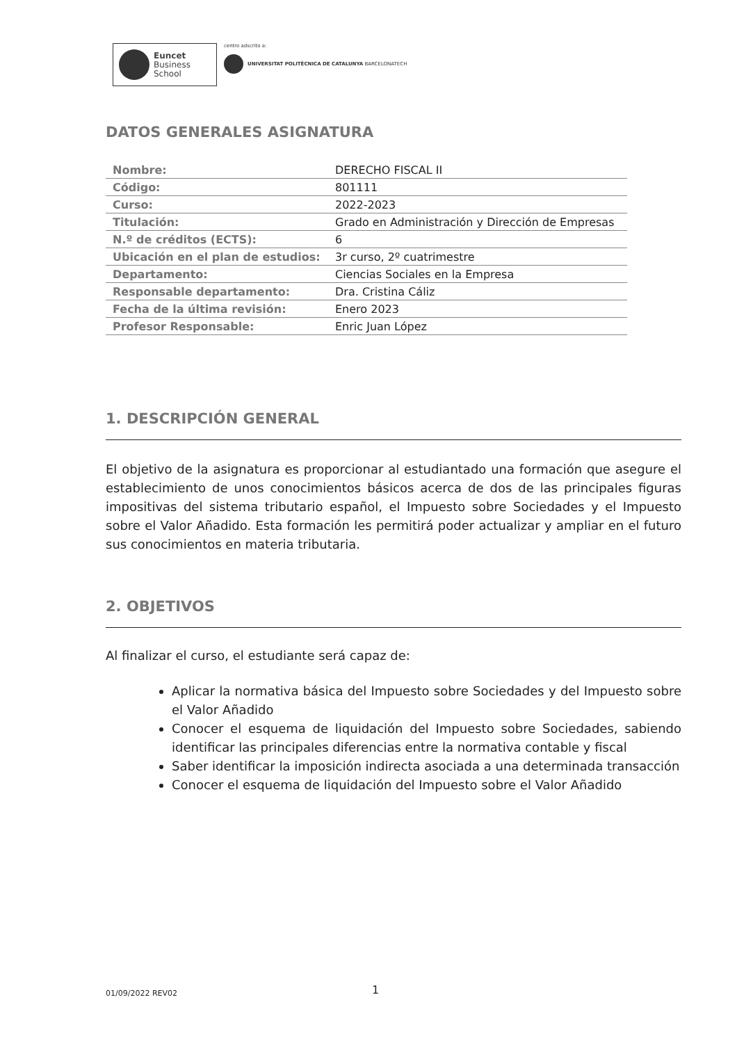Euncet
Business
School
centro adscrito a:
UNIVERSITAT POLITÈCNICA DE CATALUNYA BARCELONATECH
DATOS GENERALES ASIGNATURA
| Nombre: | DERECHO FISCAL II |
| Código: | 801111 |
| Curso: | 2022-2023 |
| Titulación: | Grado en Administración y Dirección de Empresas |
| N.º de créditos (ECTS): | 6 |
| Ubicación en el plan de estudios: | 3r curso, 2º cuatrimestre |
| Departamento: | Ciencias Sociales en la Empresa |
| Responsable departamento: | Dra. Cristina Cáliz |
| Fecha de la última revisión: | Enero 2023 |
| Profesor Responsable: | Enric Juan López |
1. DESCRIPCIÓN GENERAL
El objetivo de la asignatura es proporcionar al estudiantado una formación que asegure el establecimiento de unos conocimientos básicos acerca de dos de las principales figuras impositivas del sistema tributario español, el Impuesto sobre Sociedades y el Impuesto sobre el Valor Añadido. Esta formación les permitirá poder actualizar y ampliar en el futuro sus conocimientos en materia tributaria.
2. OBJETIVOS
Al finalizar el curso, el estudiante será capaz de:
Aplicar la normativa básica del Impuesto sobre Sociedades y del Impuesto sobre el Valor Añadido
Conocer el esquema de liquidación del Impuesto sobre Sociedades, sabiendo identificar las principales diferencias entre la normativa contable y fiscal
Saber identificar la imposición indirecta asociada a una determinada transacción
Conocer el esquema de liquidación del Impuesto sobre el Valor Añadido
01/09/2022 REV02 1